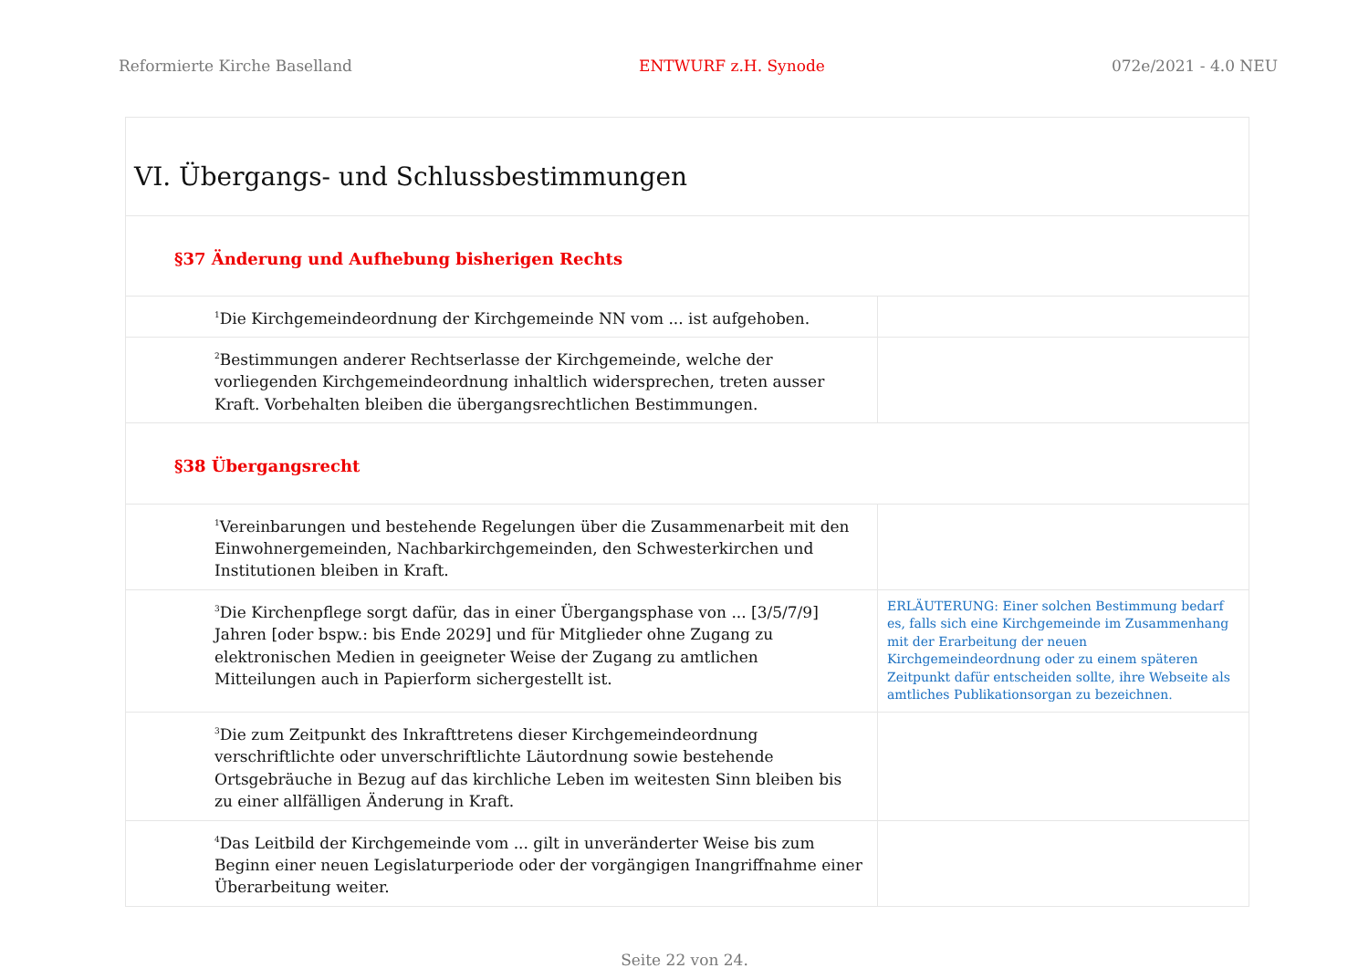Reformierte Kirche Baselland ENTWURF z.H. Synode 072e/2021 - 4.0 NEU
| VI. Übergangs- und Schlussbestimmungen | |
| §37 Änderung und Aufhebung bisherigen Rechts | |
| <sup>1</sup> Die Kirchgemeindeordnung der Kirchgemeinde NN vom ... ist aufgehoben. | |
| <sup>2</sup> Bestimmungen anderer Rechtserlasse der Kirchgemeinde, welche der vorliegenden Kirchgemeindeordnung inhaltlich widersprechen, treten ausser Kraft. Vorbehalten bleiben die übergangsrechtlichen Bestimmungen. | |
| §38 Übergangsrecht | |
| <sup>1</sup> Vereinbarungen und bestehende Regelungen über die Zusammenarbeit mit den Einwohnergemeinden, Nachbarkirchgemeinden, den Schwesterkirchen und Institutionen bleiben in Kraft. | |
| <sup>3</sup> Die Kirchenpflege sorgt dafür, das in einer Übergangsphase von ... [3/5/7/9] Jahren [oder bspw.: bis Ende 2029] und für Mitglieder ohne Zugang zu elektronischen Medien in geeigneter Weise der Zugang zu amtlichen Mitteilungen auch in Papierform sichergestellt ist. | ERLÄUTERUNG: Einer solchen Bestimmung bedarf es, falls sich eine Kirchgemeinde im Zusammenhang mit der Erarbeitung der neuen Kirchgemeindeordnung oder zu einem späteren Zeitpunkt dafür entscheiden sollte, ihre Webseite als amtliches Publikationsorgan zu bezeichnen. |
| <sup>3</sup> Die zum Zeitpunkt des Inkrafttretens dieser Kirchgemeindeordnung verschriftlichte oder unverschriftlichte Läutordnung sowie bestehende Ortsgebräuche in Bezug auf das kirchliche Leben im weitesten Sinn bleiben bis zu einer allfälligen Änderung in Kraft. | |
| <sup>4</sup> Das Leitbild der Kirchgemeinde vom ... gilt in unveränderter Weise bis zum Beginn einer neuen Legislaturperiode oder der vorgängigen Inangriffnahme einer Überarbeitung weiter. | |
Seite 22 von 24.